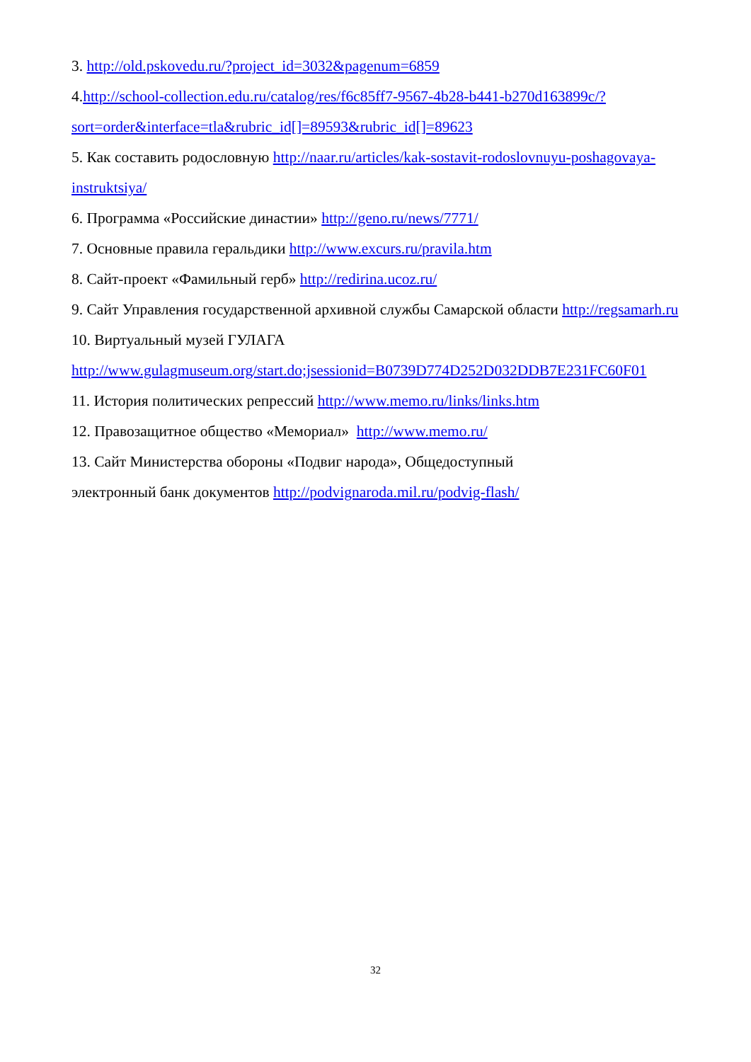3. http://old.pskovedu.ru/?project_id=3032&pagenum=6859
4.http://school-collection.edu.ru/catalog/res/f6c85ff7-9567-4b28-b441-b270d163899c/?sort=order&interface=tla&rubric_id[]=89593&rubric_id[]=89623
5. Как составить родословную http://naar.ru/articles/kak-sostavit-rodoslovnuyu-poshagovaya-instruktsiya/
6. Программа «Российские династии» http://geno.ru/news/7771/
7. Основные правила геральдики http://www.excurs.ru/pravila.htm
8. Сайт-проект «Фамильный герб» http://redirina.ucoz.ru/
9. Сайт Управления государственной архивной службы Самарской области http://regsamarh.ru
10. Виртуальный музей ГУЛАГА
http://www.gulagmuseum.org/start.do;jsessionid=B0739D774D252D032DDB7E231FC60F01
11. История политических репрессий http://www.memo.ru/links/links.htm
12. Правозащитное общество «Мемориал» http://www.memo.ru/
13. Сайт Министерства обороны «Подвиг народа», Общедоступный
электронный банк документов http://podvignaroda.mil.ru/podvig-flash/
32